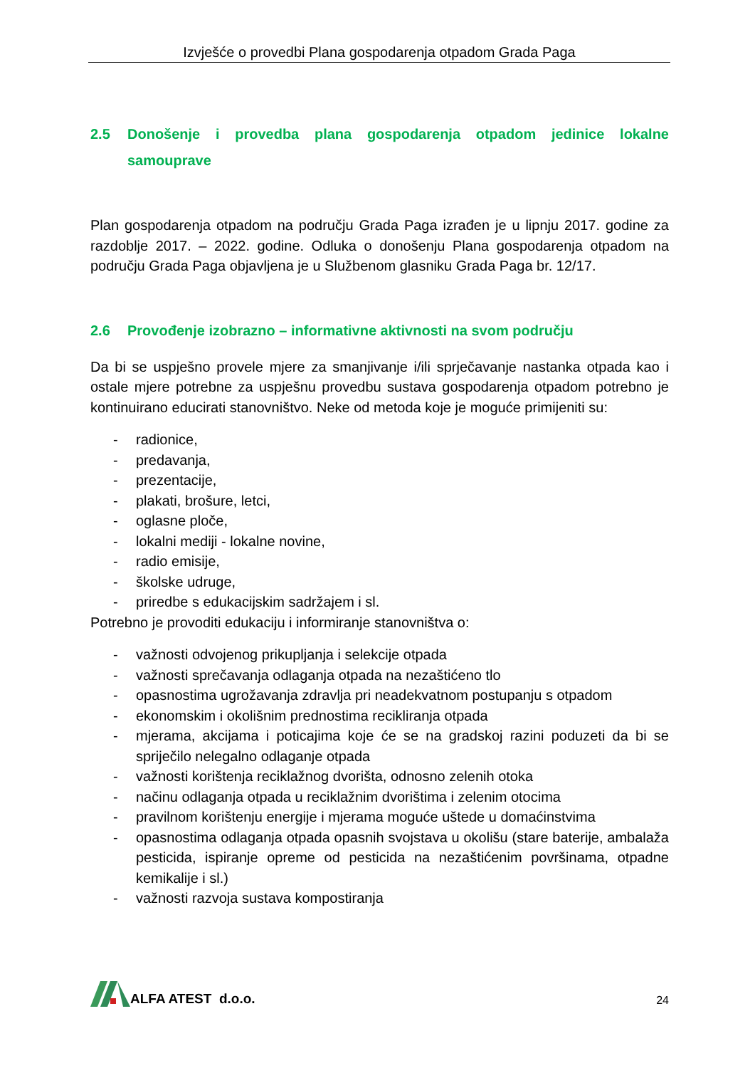Izvješće o provedbi Plana gospodarenja otpadom Grada Paga
2.5 Donošenje i provedba plana gospodarenja otpadom jedinice lokalne samouprave
Plan gospodarenja otpadom na području Grada Paga izrađen je u lipnju 2017. godine za razdoblje 2017. – 2022. godine. Odluka o donošenju Plana gospodarenja otpadom na području Grada Paga objavljena je u Službenom glasniku Grada Paga br. 12/17.
2.6 Provođenje izobrazno – informativne aktivnosti na svom području
Da bi se uspješno provele mjere za smanjivanje i/ili sprječavanje nastanka otpada kao i ostale mjere potrebne za uspješnu provedbu sustava gospodarenja otpadom potrebno je kontinuirano educirati stanovništvo. Neke od metoda koje je moguće primijeniti su:
- radionice,
- predavanja,
- prezentacije,
- plakati, brošure, letci,
- oglasne ploče,
- lokalni mediji - lokalne novine,
- radio emisije,
- školske udruge,
- priredbe s edukacijskim sadržajem i sl.
Potrebno je provoditi edukaciju i informiranje stanovništva o:
- važnosti odvojenog prikupljanja i selekcije otpada
- važnosti sprečavanja odlaganja otpada na nezaštićeno tlo
- opasnostima ugrožavanja zdravlja pri neadekvatnom postupanju s otpadom
- ekonomskim i okolišnim prednostima recikliranja otpada
- mjerama, akcijama i poticajima koje će se na gradskoj razini poduzeti da bi se spriječilo nelegalno odlaganje otpada
- važnosti korištenja reciklažnog dvorišta, odnosno zelenih otoka
- načinu odlaganja otpada u reciklažnim dvorištima i zelenim otocima
- pravilnom korištenju energije i mjerama moguće uštede u domaćinstvima
- opasnostima odlaganja otpada opasnih svojstava u okolišu (stare baterije, ambalaža pesticida, ispiranje opreme od pesticida na nezaštićenim površinama, otpadne kemikalije i sl.)
- važnosti razvoja sustava kompostiranja
ALFA ATEST d.o.o.
24